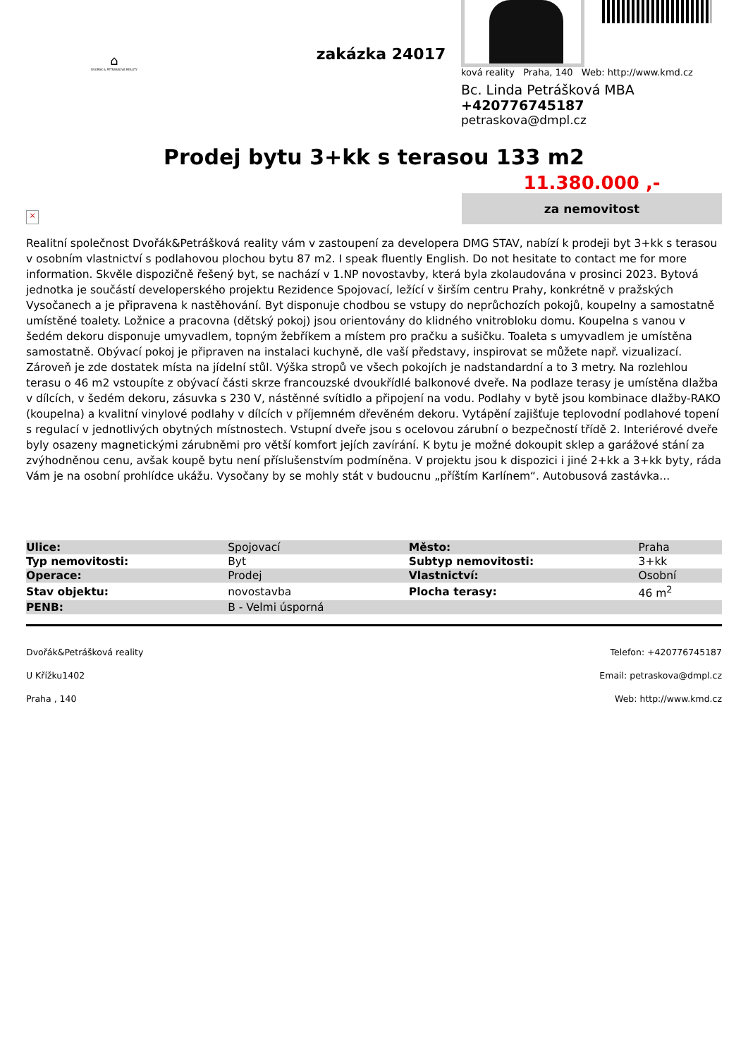⌂
DVOŘÁK & PETRÁŠKOVÁ REALITY
zakázka 24017
ková reality Praha, 140 Web: http://www.kmd.cz
Bc. Linda Petrášková MBA
+420776745187
petraskova@dmpl.cz
Prodej bytu 3+kk s terasou 133 m2
11.380.000 ,-
za nemovitost
×
Realitní společnost Dvořák&Petrášková reality vám v zastoupení za developera DMG STAV, nabízí k prodeji byt 3+kk s terasou v osobním vlastnictví s podlahovou plochou bytu 87 m2. I speak fluently English. Do not hesitate to contact me for more information. Skvěle dispozičně řešený byt, se nachází v 1.NP novostavby, která byla zkolaudována v prosinci 2023. Bytová jednotka je součástí developerského projektu Rezidence Spojovací, ležící v širším centru Prahy, konkrétně v pražských Vysočanech a je připravena k nastěhování. Byt disponuje chodbou se vstupy do neprůchozích pokojů, koupelny a samostatně umístěné toalety. Ložnice a pracovna (dětský pokoj) jsou orientovány do klidného vnitrobloku domu. Koupelna s vanou v šedém dekoru disponuje umyvadlem, topným žebříkem a místem pro pračku a sušičku. Toaleta s umyvadlem je umístěna samostatně. Obývací pokoj je připraven na instalaci kuchyně, dle vaší představy, inspirovat se můžete např. vizualizací. Zároveň je zde dostatek místa na jídelní stůl. Výška stropů ve všech pokojích je nadstandardní a to 3 metry. Na rozlehlou terasu o 46 m2 vstoupíte z obývací části skrze francouzské dvoukřídlé balkonové dveře. Na podlaze terasy je umístěna dlažba v dílcích, v šedém dekoru, zásuvka s 230 V, nástěnné svítidlo a připojení na vodu. Podlahy v bytě jsou kombinace dlažby-RAKO (koupelna) a kvalitní vinylové podlahy v dílcích v příjemném dřevěném dekoru. Vytápění zajišťuje teplovodní podlahové topení s regulací v jednotlivých obytných místnostech. Vstupní dveře jsou s ocelovou zárubní o bezpečností třídě 2. Interiérové dveře byly osazeny magnetickými zárubněmi pro větší komfort jejích zavírání. K bytu je možné dokoupit sklep a garážové stání za zvýhodněnou cenu, avšak koupě bytu není příslušenstvím podmíněna. V projektu jsou k dispozici i jiné 2+kk a 3+kk byty, ráda Vám je na osobní prohlídce ukážu. Vysočany by se mohly stát v budoucnu „příštím Karlínem“. Autobusová zastávka...
| Ulice: | Spojovací | Město: | Praha |
| Typ nemovitosti: | Byt | Subtyp nemovitosti: | 3+kk |
| Operace: | Prodej | Vlastnictví: | Osobní |
| Stav objektu: | novostavba | Plocha terasy: | 46 m<sup>2</sup> |
| PENB: | B - Velmi úsporná | | |
Dvořák&Petrášková reality
U Křížku1402
Praha , 140
Telefon: +420776745187
Email: petraskova@dmpl.cz
Web: http://www.kmd.cz